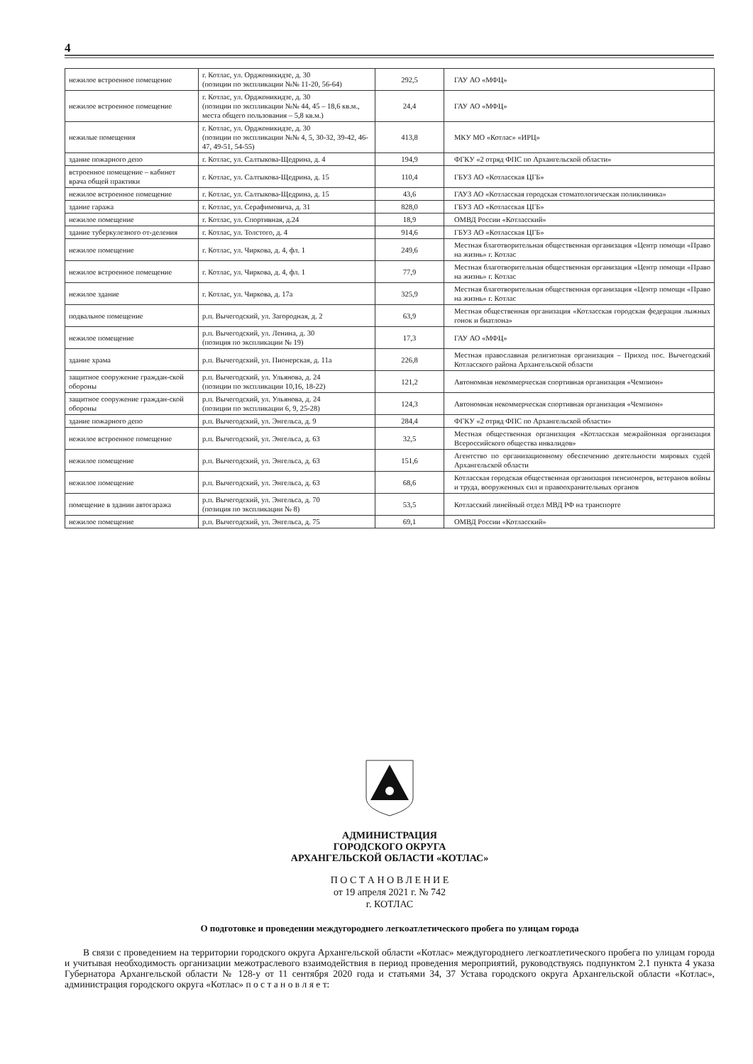4
| нежилое встроенное помещение | г. Котлас, ул. Орджоникидзе, д. 30 (позиции по экспликации №№ 11-20, 56-64) | 292,5 | ГАУ АО «МФЦ» |
| нежилое встроенное помещение | г. Котлас, ул. Орджоникидзе, д. 30 (позиции по экспликации №№ 44, 45 – 18,6 кв.м., места общего пользования – 5,8 кв.м.) | 24,4 | ГАУ АО «МФЦ» |
| нежилые помещения | г. Котлас, ул. Орджоникидзе, д. 30 (позиции по экспликации №№ 4, 5, 30-32, 39-42, 46-47, 49-51, 54-55) | 413,8 | МКУ МО «Котлас» «ИРЦ» |
| здание пожарного депо | г. Котлас, ул. Салтыкова-Щедрина, д. 4 | 194,9 | ФГКУ «2 отряд ФПС по Архангельской области» |
| встроенное помещение – кабинет врача общей практики | г. Котлас, ул. Салтыкова-Щедрина, д. 15 | 110,4 | ГБУЗ АО «Котласская ЦГБ» |
| нежилое встроенное помещение | г. Котлас, ул. Салтыкова-Щедрина, д. 15 | 43,6 | ГАУЗ АО «Котласская городская стоматологическая поликлиника» |
| здание гаража | г. Котлас, ул. Серафимовича, д. 31 | 828,0 | ГБУЗ АО «Котласская ЦГБ» |
| нежилое помещение | г. Котлас, ул. Спортивная, д.24 | 18,9 | ОМВД России «Котласский» |
| здание туберкулезного от-деления | г. Котлас, ул. Толстого, д. 4 | 914,6 | ГБУЗ АО «Котласская ЦГБ» |
| нежилое помещение | г. Котлас, ул. Чиркова, д. 4, фл. 1 | 249,6 | Местная благотворительная общественная организация «Центр помощи «Право на жизнь» г. Котлас |
| нежилое встроенное помещение | г. Котлас, ул. Чиркова, д. 4, фл. 1 | 77,9 | Местная благотворительная общественная организация «Центр помощи «Право на жизнь» г. Котлас |
| нежилое здание | г. Котлас, ул. Чиркова, д. 17а | 325,9 | Местная благотворительная общественная организация «Центр помощи «Право на жизнь» г. Котлас |
| подвальное помещение | р.п. Вычегодский, ул. Загородная, д. 2 | 63,9 | Местная общественная организация «Котласская городская федерация лыжных гонок и биатлона» |
| нежилое помещение | р.п. Вычегодский, ул. Ленина, д. 30 (позиция по экспликации № 19) | 17,3 | ГАУ АО «МФЦ» |
| здание храма | р.п. Вычегодский, ул. Пионерская, д. 11а | 226,8 | Местная православная религиозная организация – Приход пос. Вычегодский Котласского района Архангельской области |
| защитное сооружение граждан-ской обороны | р.п. Вычегодский, ул. Ульянова, д. 24 (позиции по экспликации 10,16, 18-22) | 121,2 | Автономная некоммерческая спортивная организация «Чемпион» |
| защитное сооружение граждан-ской обороны | р.п. Вычегодский, ул. Ульянова, д. 24 (позиции по экспликации 6, 9, 25-28) | 124,3 | Автономная некоммерческая спортивная организация «Чемпион» |
| здание пожарного депо | р.п. Вычегодский, ул. Энгельса, д. 9 | 284,4 | ФГКУ «2 отряд ФПС по Архангельской области» |
| нежилое встроенное помещение | р.п. Вычегодский, ул. Энгельса, д. 63 | 32,5 | Местная общественная организация «Котласская межрайонная организация Всероссийского общества инвалидов» |
| нежилое помещение | р.п. Вычегодский, ул. Энгельса, д. 63 | 151,6 | Агентство по организационному обеспечению деятельности мировых судей Архангельской области |
| нежилое помещение | р.п. Вычегодский, ул. Энгельса, д. 63 | 68,6 | Котласская городская общественная организация пенсионеров, ветеранов войны и труда, вооруженных сил и правоохранительных органов |
| помещение в здании автогаража | р.п. Вычегодский, ул. Энгельса, д. 70 (позиция по экспликации № 8) | 53,5 | Котласский линейный отдел МВД РФ на транспорте |
| нежилое помещение | р.п. Вычегодский, ул. Энгельса, д. 75 | 69,1 | ОМВД России «Котласский» |
АДМИНИСТРАЦИЯ
ГОРОДСКОГО ОКРУГА
АРХАНГЕЛЬСКОЙ ОБЛАСТИ «КОТЛАС»
П О С Т А Н О В Л Е Н И Е
от 19 апреля 2021 г. № 742
г. КОТЛАС
О подготовке и проведении междугороднего легкоатлетического пробега по улицам города
В связи с проведением на территории городского округа Архангельской области «Котлас» междугороднего легкоатлетического пробега по улицам города и учитывая необходимость организации межотраслевого взаимодействия в период проведения мероприятий, руководствуясь подпунктом 2.1 пункта 4 указа Губернатора Архангельской области № 128-у от 11 сентября 2020 года и статьями 34, 37 Устава городского округа Архангельской области «Котлас», администрация городского округа «Котлас» п о с т а н о в л я е т: